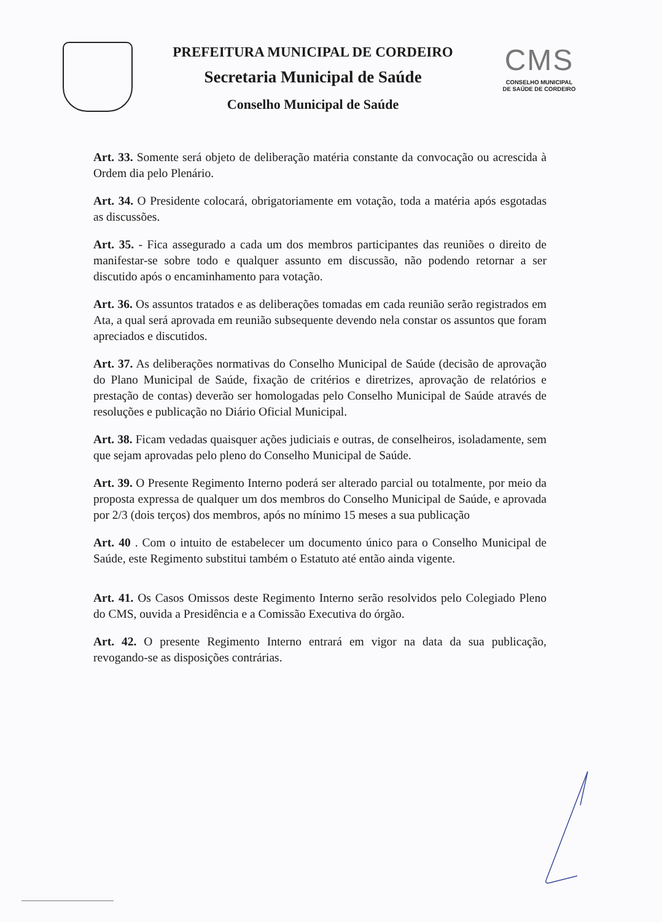PREFEITURA MUNICIPAL DE CORDEIRO
Secretaria Municipal de Saúde
Conselho Municipal de Saúde
CMS
CONSELHO MUNICIPAL
DE SAÚDE DE CORDEIRO
Art. 33. Somente será objeto de deliberação matéria constante da convocação ou acrescida à Ordem dia pelo Plenário.
Art. 34. O Presidente colocará, obrigatoriamente em votação, toda a matéria após esgotadas as discussões.
Art. 35. - Fica assegurado a cada um dos membros participantes das reuniões o direito de manifestar-se sobre todo e qualquer assunto em discussão, não podendo retornar a ser discutido após o encaminhamento para votação.
Art. 36. Os assuntos tratados e as deliberações tomadas em cada reunião serão registrados em Ata, a qual será aprovada em reunião subsequente devendo nela constar os assuntos que foram apreciados e discutidos.
Art. 37. As deliberações normativas do Conselho Municipal de Saúde (decisão de aprovação do Plano Municipal de Saúde, fixação de critérios e diretrizes, aprovação de relatórios e prestação de contas) deverão ser homologadas pelo Conselho Municipal de Saúde através de resoluções e publicação no Diário Oficial Municipal.
Art. 38. Ficam vedadas quaisquer ações judiciais e outras, de conselheiros, isoladamente, sem que sejam aprovadas pelo pleno do Conselho Municipal de Saúde.
Art. 39. O Presente Regimento Interno poderá ser alterado parcial ou totalmente, por meio da proposta expressa de qualquer um dos membros do Conselho Municipal de Saúde, e aprovada por 2/3 (dois terços) dos membros, após no mínimo 15 meses a sua publicação
Art. 40 . Com o intuito de estabelecer um documento único para o Conselho Municipal de Saúde, este Regimento substitui também o Estatuto até então ainda vigente.
Art. 41. Os Casos Omissos deste Regimento Interno serão resolvidos pelo Colegiado Pleno do CMS, ouvida a Presidência e a Comissão Executiva do órgão.
Art. 42. O presente Regimento Interno entrará em vigor na data da sua publicação, revogando-se as disposições contrárias.